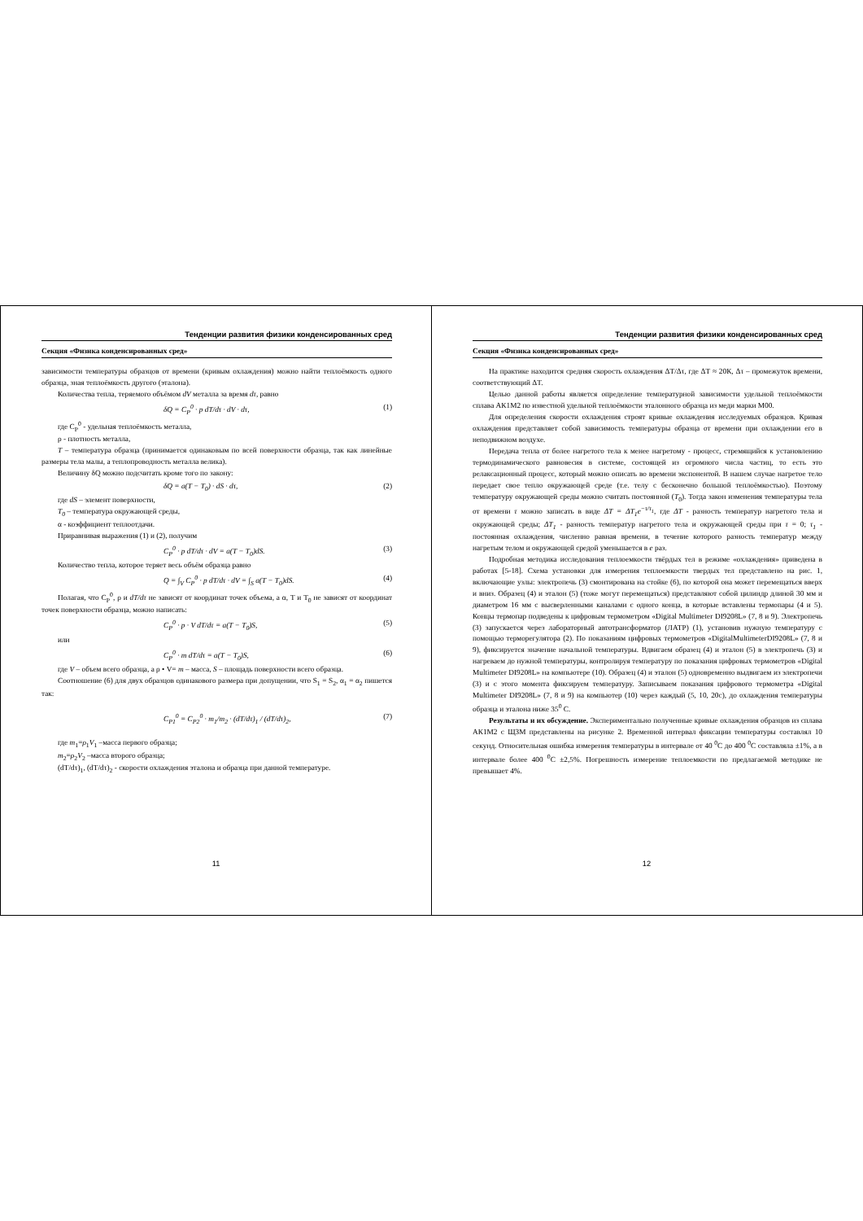Тенденции развития физики конденсированных сред
Секция «Физика конденсированных сред»
зависимости температуры образцов от времени (кривым охлаждения) можно найти теплоёмкость одного образца, зная теплоёмкость другого (эталона).
Количества тепла, теряемого объёмом dV металла за время dτ, равно
δQ = C<sub>P</sub><sup>0</sup> · p dT/dτ · dV · dτ, (1)
где C<sub>P</sub><sup>0</sup> - удельная теплоёмкость металла,
ρ - плотность металла,
T – температура образца (принимается одинаковым по всей поверхности образца, так как линейные размеры тела малы, а теплопроводность металла велика).
Величину δQ можно подсчитать кроме того по закону:
δQ = a(T − T<sub>0</sub>) · dS · dτ, (2)
где dS – элемент поверхности,
T<sub>0</sub> – температура окружающей среды,
α - коэффициент теплоотдачи.
Приравнивая выражения (1) и (2), получим
C<sub>P</sub><sup>0</sup> · p dT/dτ · dV = a(T − T<sub>0</sub>)dS. (3)
Количество тепла, которое теряет весь объём образца равно
Q = ∫<sub>V</sub> C<sub>P</sub><sup>0</sup> · p dT/dτ · dV = ∫<sub>S</sub> a(T − T<sub>0</sub>)dS. (4)
Полагая, что C<sub>P</sub><sup>0</sup>, ρ и dT/dτ не зависят от координат точек объема, а α, T и T<sub>0</sub> не зависят от координат точек поверхности образца, можно написать:
C<sub>P</sub><sup>0</sup> · p · V dT/dτ = a(T − T<sub>0</sub>)S, (5)
или
C<sub>P</sub><sup>0</sup> · m dT/dτ = a(T − T<sub>0</sub>)S, (6)
где V – объем всего образца, а ρ • V= m – масса, S – площадь поверхности всего образца.
Соотношение (6) для двух образцов одинакового размера при допущении, что S<sub>1</sub> = S<sub>2</sub>, α<sub>1</sub> = α<sub>2</sub> пишется так:
C<sub>P1</sub><sup>0</sup> = C<sub>P2</sub><sup>0</sup> · m<sub>1</sub>/m<sub>2</sub> · (dT/dτ)<sub>1</sub> / (dT/dτ)<sub>2</sub>, (7)
где m<sub>1</sub>=ρ<sub>1</sub>V<sub>1</sub> –масса первого образца;
m<sub>2</sub>=ρ<sub>2</sub>V<sub>2</sub> –масса второго образца;
(dT/dτ)<sub>1</sub>, (dT/dτ)<sub>2</sub> - скорости охлаждения эталона и образца при данной температуре.
11
Тенденции развития физики конденсированных сред
Секция «Физика конденсированных сред»
На практике находится средняя скорость охлаждения ΔT/Δτ, где ΔT ≈ 20К, Δτ – промежуток времени, соответствующий ΔT.
Целью данной работы является определение температурной зависимости удельной теплоёмкости сплава АК1М2 по известной удельной теплоёмкости эталонного образца из меди марки М00.
Для определения скорости охлаждения строят кривые охлаждения исследуемых образцов. Кривая охлаждения представляет собой зависимость температуры образца от времени при охлаждении его в неподвижном воздухе.
Передача тепла от более нагретого тела к менее нагретому - процесс, стремящийся к установлению термодинамического равновесия в системе, состоящей из огромного числа частиц, то есть это релаксационный процесс, который можно описать во времени экспонентой. В нашем случае нагретое тело передает свое тепло окружающей среде (т.е. телу с бесконечно большой теплоёмкостью). Поэтому температуру окружающей среды можно считать постоянной (T<sub>0</sub>). Тогда закон изменения температуры тела от времени τ можно записать в виде ΔT = ΔT<sub>1</sub>e<sup>−τ/τ<sub>1</sub></sup>, где ΔT - разность температур нагретого тела и окружающей среды; ΔT<sub>1</sub> - разность температур нагретого тела и окружающей среды при τ = 0; τ<sub>1</sub> - постоянная охлаждения, численно равная времени, в течение которого разность температур между нагретым телом и окружающей средой уменьшается в e раз.
Подробная методика исследования теплоемкости твёрдых тел в режиме «охлаждения» приведена в работах [5-18]. Схема установки для измерения теплоемкости твердых тел представлено на рис. 1, включающие узлы: электропечь (3) смонтирована на стойке (6), по которой она может перемещаться вверх и вниз. Образец (4) и эталон (5) (тоже могут перемещаться) представляют собой цилиндр длиной 30 мм и диаметром 16 мм с высверленными каналами с одного конца, в которые вставлены термопары (4 и 5). Концы термопар подведены к цифровым термометром «Digital Multimeter DI9208L» (7, 8 и 9). Электропечь (3) запускается через лабораторный автотрансформатор (ЛАТР) (1), установив нужную температуру с помощью терморегулятора (2). По показаниям цифровых термометров «DigitalMultimeterDI9208L» (7, 8 и 9), фиксируется значение начальной температуры. Вдвигаем образец (4) и эталон (5) в электропечь (3) и нагреваем до нужной температуры, контролируя температуру по показания цифровых термометров «Digital Multimeter DI9208L» на компьютере (10). Образец (4) и эталон (5) одновременно выдвигаем из электропечи (3) и с этого момента фиксируем температуру. Записываем показания цифрового термометра «Digital Multimeter DI9208L» (7, 8 и 9) на компьютер (10) через каждый (5, 10, 20с), до охлаждения температуры образца и эталона ниже 35<sup>0</sup> С.
Результаты и их обсуждение. Экспериментально полученные кривые охлаждения образцов из сплава АК1М2 с ЩЗМ представлены на рисунке 2. Временной интервал фиксации температуры составлял 10 секунд. Относительная ошибка измерения температуры в интервале от 40 <sup>0</sup>С до 400 <sup>0</sup>С составляла ±1%, а в интервале более 400 <sup>0</sup>С ±2,5%. Погрешность измерение теплоемкости по предлагаемой методике не превышает 4%.
12